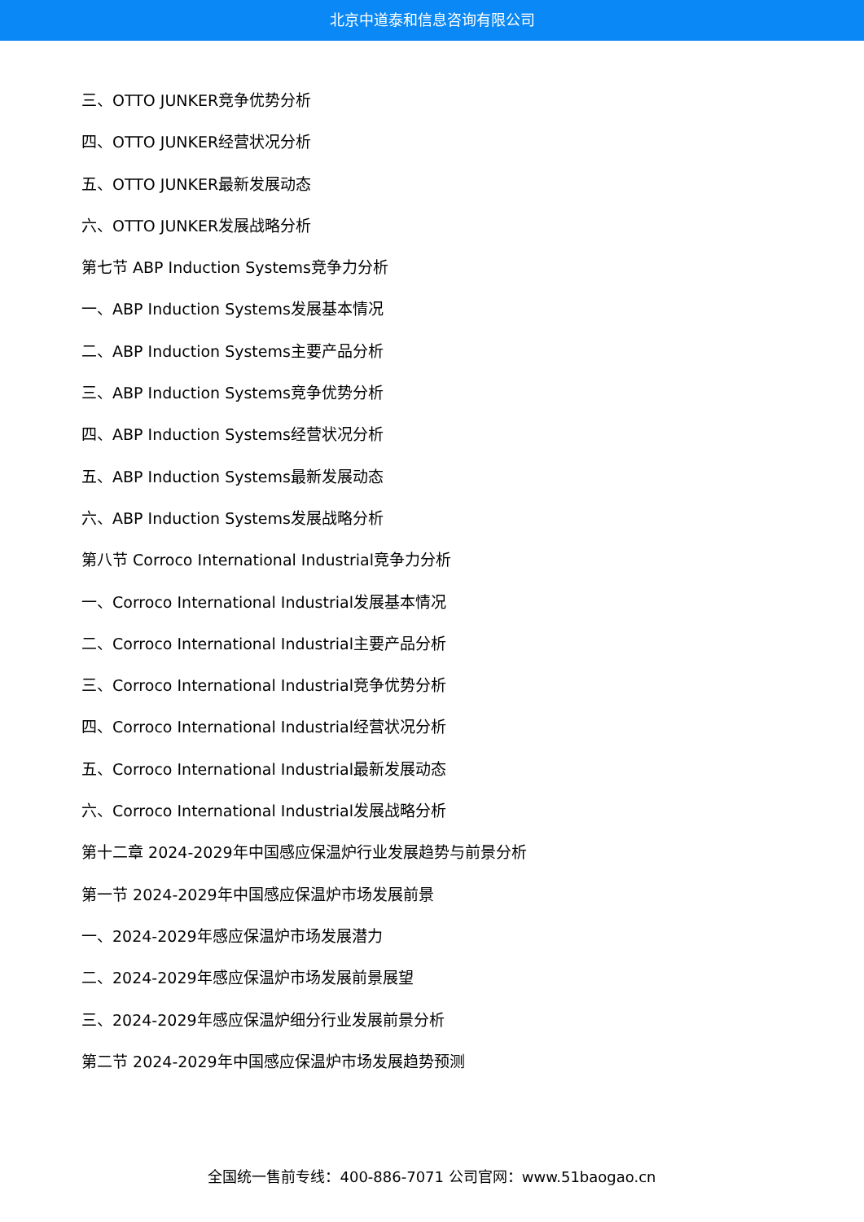北京中道泰和信息咨询有限公司
三、OTTO JUNKER竞争优势分析
四、OTTO JUNKER经营状况分析
五、OTTO JUNKER最新发展动态
六、OTTO JUNKER发展战略分析
第七节 ABP Induction Systems竞争力分析
一、ABP Induction Systems发展基本情况
二、ABP Induction Systems主要产品分析
三、ABP Induction Systems竞争优势分析
四、ABP Induction Systems经营状况分析
五、ABP Induction Systems最新发展动态
六、ABP Induction Systems发展战略分析
第八节 Corroco International Industrial竞争力分析
一、Corroco International Industrial发展基本情况
二、Corroco International Industrial主要产品分析
三、Corroco International Industrial竞争优势分析
四、Corroco International Industrial经营状况分析
五、Corroco International Industrial最新发展动态
六、Corroco International Industrial发展战略分析
第十二章 2024-2029年中国感应保温炉行业发展趋势与前景分析
第一节 2024-2029年中国感应保温炉市场发展前景
一、2024-2029年感应保温炉市场发展潜力
二、2024-2029年感应保温炉市场发展前景展望
三、2024-2029年感应保温炉细分行业发展前景分析
第二节 2024-2029年中国感应保温炉市场发展趋势预测
全国统一售前专线：400-886-7071 公司官网：www.51baogao.cn